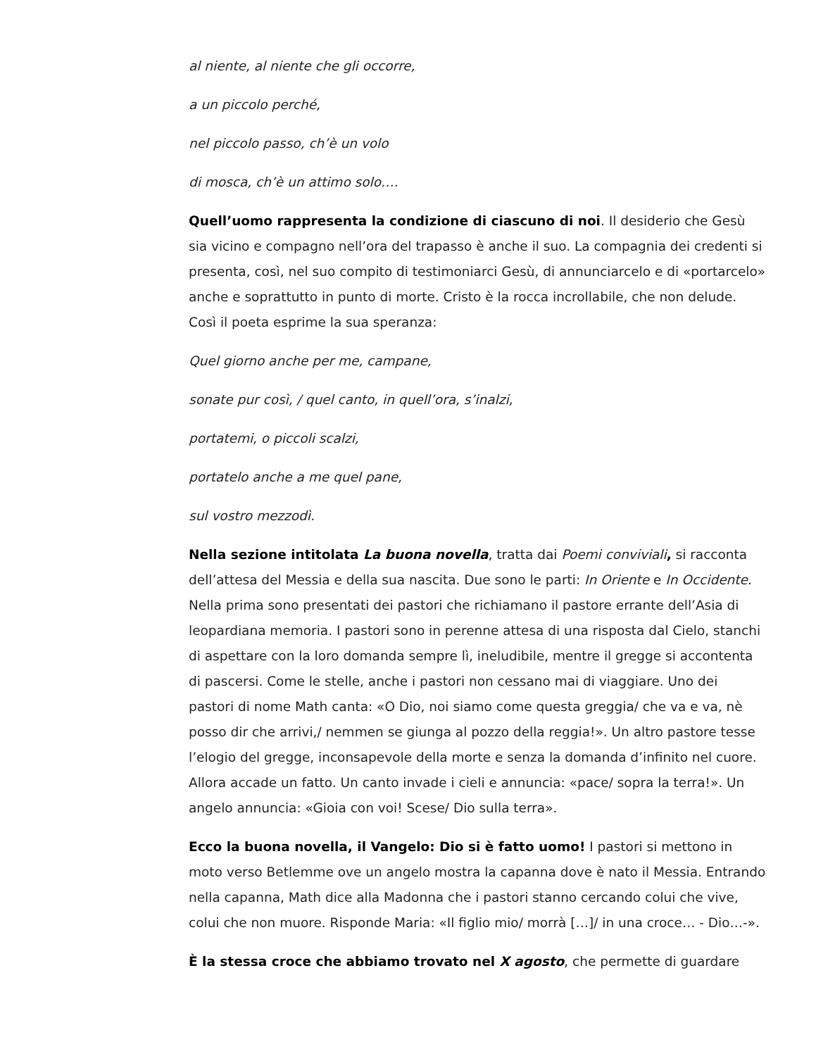al niente, al niente che gli occorre,
a un piccolo perché,
nel piccolo passo, ch’è un volo
di mosca, ch’è un attimo solo….
Quell’uomo rappresenta la condizione di ciascuno di noi. Il desiderio che Gesù sia vicino e compagno nell’ora del trapasso è anche il suo. La compagnia dei credenti si presenta, così, nel suo compito di testimoniarci Gesù, di annunciarcelo e di «portarcelo» anche e soprattutto in punto di morte. Cristo è la rocca incrollabile, che non delude. Così il poeta esprime la sua speranza:
Quel giorno anche per me, campane,
sonate pur così, / quel canto, in quell’ora, s’inalzi,
portatemi, o piccoli scalzi,
portatelo anche a me quel pane,
sul vostro mezzodì.
Nella sezione intitolata La buona novella, tratta dai Poemi conviviali, si racconta dell’attesa del Messia e della sua nascita. Due sono le parti: In Oriente e In Occidente. Nella prima sono presentati dei pastori che richiamano il pastore errante dell’Asia di leopardiana memoria. I pastori sono in perenne attesa di una risposta dal Cielo, stanchi di aspettare con la loro domanda sempre lì, ineludibile, mentre il gregge si accontenta di pascersi. Come le stelle, anche i pastori non cessano mai di viaggiare. Uno dei pastori di nome Math canta: «O Dio, noi siamo come questa greggia/ che va e va, nè posso dir che arrivi,/ nemmen se giunga al pozzo della reggia!». Un altro pastore tesse l’elogio del gregge, inconsapevole della morte e senza la domanda d’infinito nel cuore. Allora accade un fatto. Un canto invade i cieli e annuncia: «pace/ sopra la terra!». Un angelo annuncia: «Gioia con voi! Scese/ Dio sulla terra».
Ecco la buona novella, il Vangelo: Dio si è fatto uomo! I pastori si mettono in moto verso Betlemme ove un angelo mostra la capanna dove è nato il Messia. Entrando nella capanna, Math dice alla Madonna che i pastori stanno cercando colui che vive, colui che non muore. Risponde Maria: «Il figlio mio/ morrà […]/ in una croce… - Dio…-».
È la stessa croce che abbiamo trovato nel X agosto, che permette di guardare